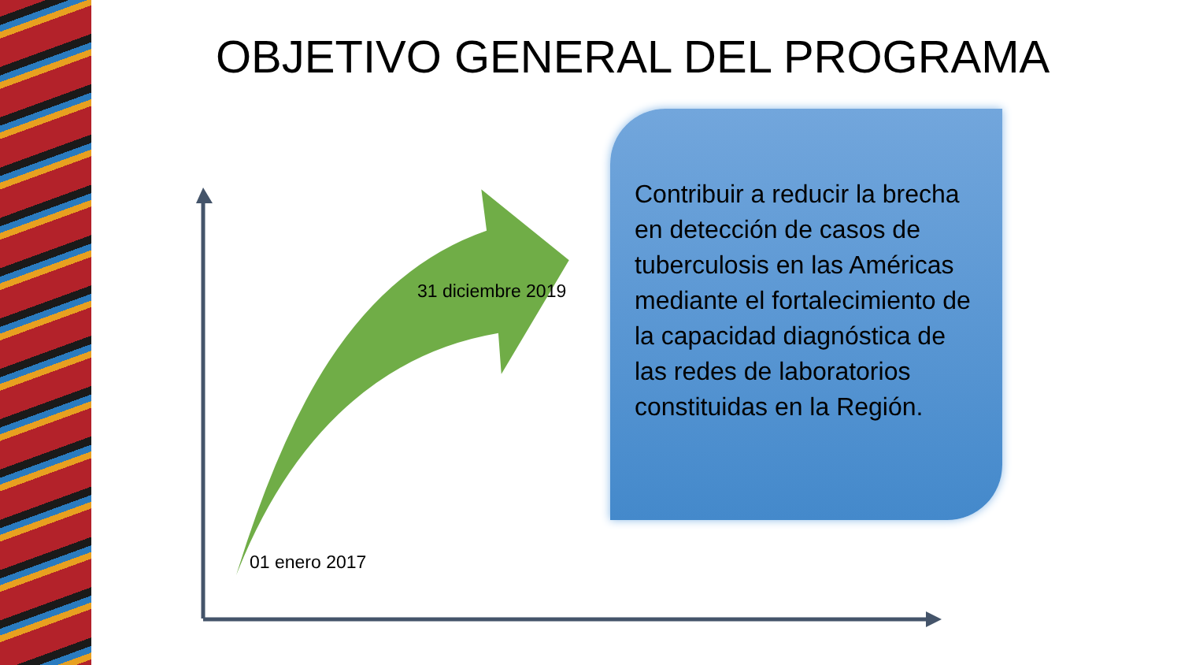OBJETIVO GENERAL DEL PROGRAMA
31 diciembre 2019
01 enero 2017
Contribuir a reducir la brecha en detección de casos de tuberculosis en las Américas mediante el fortalecimiento de la capacidad diagnóstica de las redes de laboratorios constituidas en la Región.